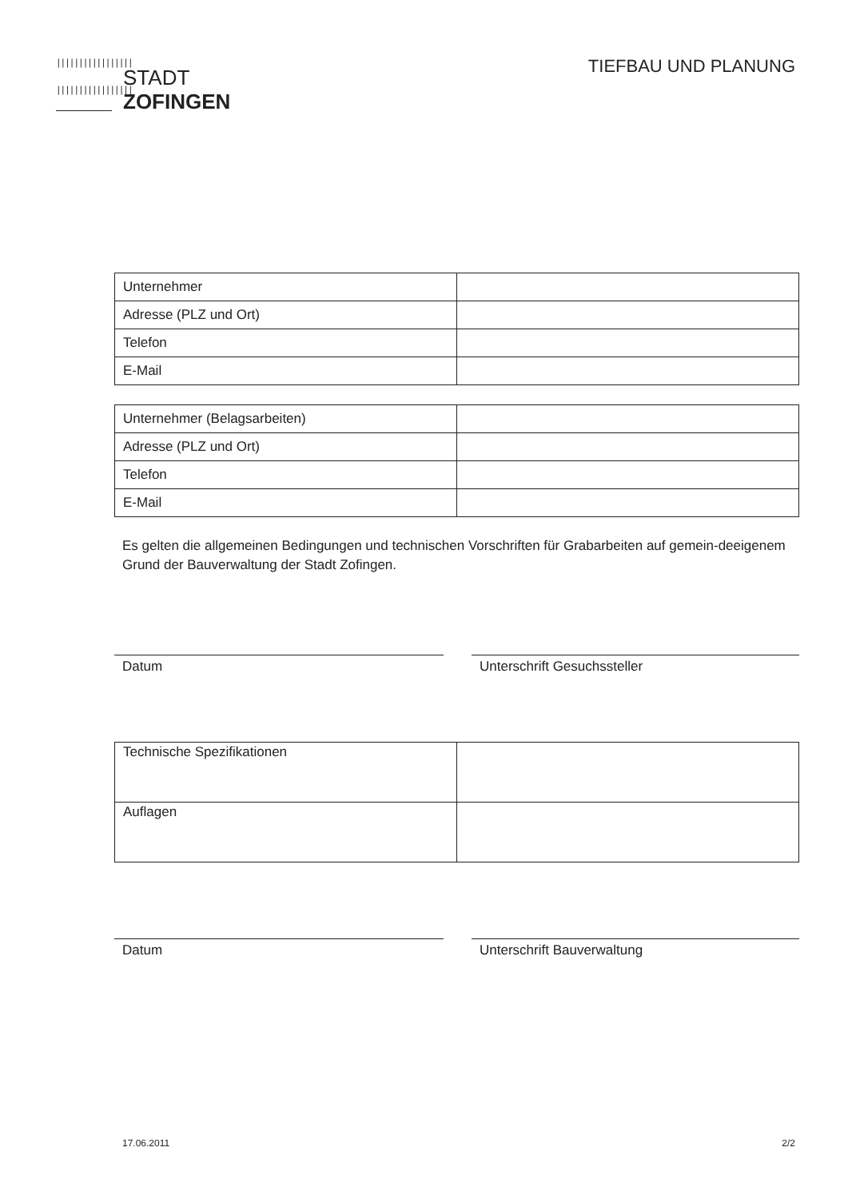|||||||||||||||||
|||||||||||||||||
STADT
ZOFINGEN
TIEFBAU UND PLANUNG
| Unternehmer | |
| Adresse (PLZ und Ort) | |
| Telefon | |
| E-Mail | |
| Unternehmer (Belagsarbeiten) | |
| Adresse (PLZ und Ort) | |
| Telefon | |
| E-Mail | |
Es gelten die allgemeinen Bedingungen und technischen Vorschriften für Grabarbeiten auf gemein-deeigenem Grund der Bauverwaltung der Stadt Zofingen.
Datum Unterschrift Gesuchssteller
| Technische Spezifikationen | |
| Auflagen | |
Datum Unterschrift Bauverwaltung
17.06.2011 2/2